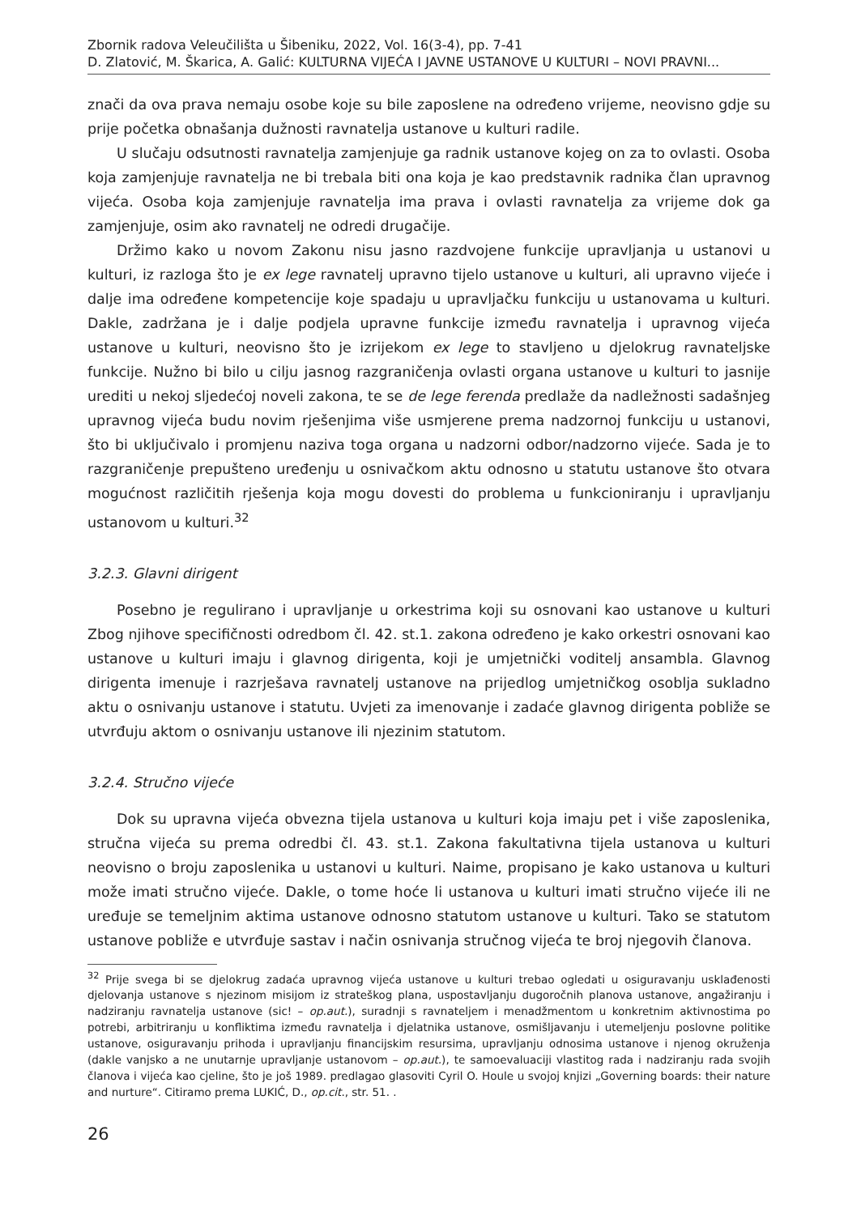Zbornik radova Veleučilišta u Šibeniku, 2022, Vol. 16(3-4), pp. 7-41
D. Zlatović, M. Škarica, A. Galić: KULTURNA VIJEĆA I JAVNE USTANOVE U KULTURI – NOVI PRAVNI...
znači da ova prava nemaju osobe koje su bile zaposlene na određeno vrijeme, neovisno gdje su prije početka obnašanja dužnosti ravnatelja ustanove u kulturi radile.
U slučaju odsutnosti ravnatelja zamjenjuje ga radnik ustanove kojeg on za to ovlasti. Osoba koja zamjenjuje ravnatelja ne bi trebala biti ona koja je kao predstavnik radnika član upravnog vijeća. Osoba koja zamjenjuje ravnatelja ima prava i ovlasti ravnatelja za vrijeme dok ga zamjenjuje, osim ako ravnatelj ne odredi drugačije.
Držimo kako u novom Zakonu nisu jasno razdvojene funkcije upravljanja u ustanovi u kulturi, iz razloga što je ex lege ravnatelj upravno tijelo ustanove u kulturi, ali upravno vijeće i dalje ima određene kompetencije koje spadaju u upravljačku funkciju u ustanovama u kulturi. Dakle, zadržana je i dalje podjela upravne funkcije između ravnatelja i upravnog vijeća ustanove u kulturi, neovisno što je izrijekom ex lege to stavljeno u djelokrug ravnateljske funkcije. Nužno bi bilo u cilju jasnog razgraničenja ovlasti organa ustanove u kulturi to jasnije urediti u nekoj sljedećoj noveli zakona, te se de lege ferenda predlaže da nadležnosti sadašnjeg upravnog vijeća budu novim rješenjima više usmjerene prema nadzornoj funkciju u ustanovi, što bi uključivalo i promjenu naziva toga organa u nadzorni odbor/nadzorno vijeće. Sada je to razgraničenje prepušteno uređenju u osnivačkom aktu odnosno u statutu ustanove što otvara mogućnost različitih rješenja koja mogu dovesti do problema u funkcioniranju i upravljanju ustanovom u kulturi.<sup>32</sup>
3.2.3. Glavni dirigent
Posebno je regulirano i upravljanje u orkestrima koji su osnovani kao ustanove u kulturi Zbog njihove specifičnosti odredbom čl. 42. st.1. zakona određeno je kako orkestri osnovani kao ustanove u kulturi imaju i glavnog dirigenta, koji je umjetnički voditelj ansambla. Glavnog dirigenta imenuje i razrješava ravnatelj ustanove na prijedlog umjetničkog osoblja sukladno aktu o osnivanju ustanove i statutu. Uvjeti za imenovanje i zadaće glavnog dirigenta pobliže se utvrđuju aktom o osnivanju ustanove ili njezinim statutom.
3.2.4. Stručno vijeće
Dok su upravna vijeća obvezna tijela ustanova u kulturi koja imaju pet i više zaposlenika, stručna vijeća su prema odredbi čl. 43. st.1. Zakona fakultativna tijela ustanova u kulturi neovisno o broju zaposlenika u ustanovi u kulturi. Naime, propisano je kako ustanova u kulturi može imati stručno vijeće. Dakle, o tome hoće li ustanova u kulturi imati stručno vijeće ili ne uređuje se temeljnim aktima ustanove odnosno statutom ustanove u kulturi. Tako se statutom ustanove pobliže e utvrđuje sastav i način osnivanja stručnog vijeća te broj njegovih članova.
<sup>32</sup> Prije svega bi se djelokrug zadaća upravnog vijeća ustanove u kulturi trebao ogledati u osiguravanju usklađenosti djelovanja ustanove s njezinom misijom iz strateškog plana, uspostavljanju dugoročnih planova ustanove, angažiranju i nadziranju ravnatelja ustanove (sic! – op.aut.), suradnji s ravnateljem i menadžmentom u konkretnim aktivnostima po potrebi, arbitriranju u konfliktima između ravnatelja i djelatnika ustanove, osmišljavanju i utemeljenju poslovne politike ustanove, osiguravanju prihoda i upravljanju financijskim resursima, upravljanju odnosima ustanove i njenog okruženja (dakle vanjsko a ne unutarnje upravljanje ustanovom – op.aut.), te samoevaluaciji vlastitog rada i nadziranju rada svojih članova i vijeća kao cjeline, što je još 1989. predlagao glasoviti Cyril O. Houle u svojoj knjizi „Governing boards: their nature and nurture“. Citiramo prema LUKIĆ, D., op.cit., str. 51. .
26